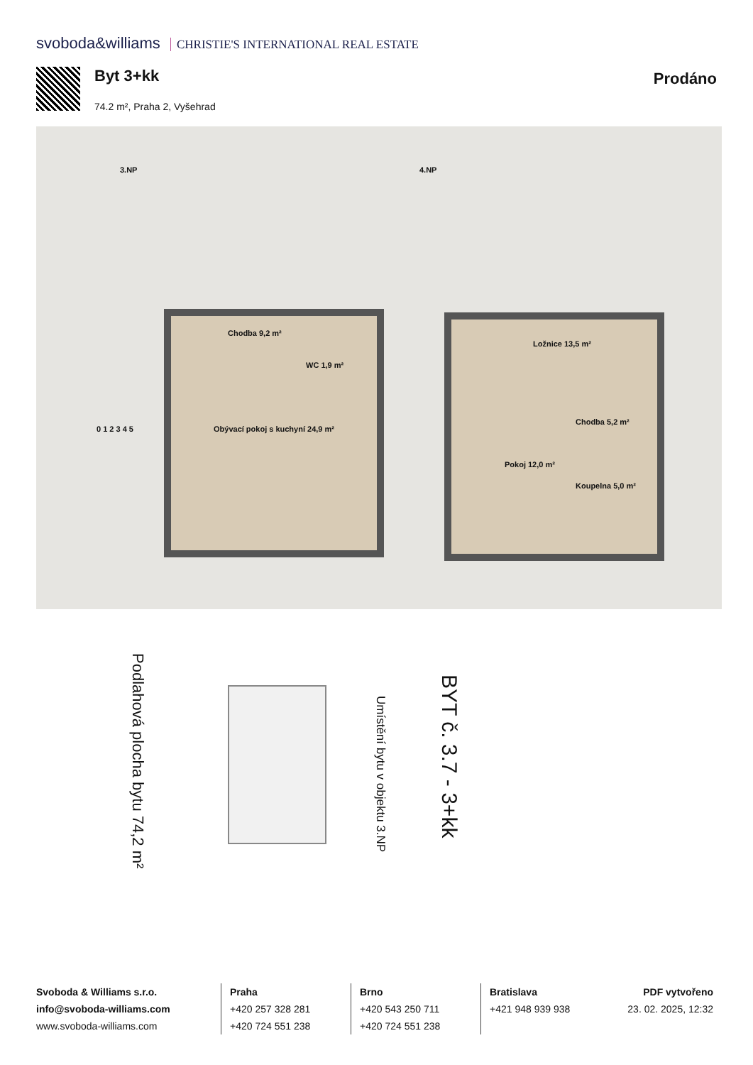svoboda&williams CHRISTIE'S INTERNATIONAL REAL ESTATE
Byt 3+kk
74.2 m², Praha 2, Vyšehrad
Prodáno
3.NP 4.NP
Chodba 9,2 m²
WC 1,9 m²
Obývací pokoj s kuchyní 24,9 m²
Ložnice 13,5 m²
Chodba 5,2 m²
Pokoj 12,0 m²
Koupelna 5,0 m²
0 1 2 3 4 5
Podlahová plocha bytu 74,2 m²
Umístění bytu v objektu 3.NP
BYT č. 3.7 - 3+kk
Svoboda & Williams s.r.o.
info@svoboda-williams.com
www.svoboda-williams.com
Praha
+420 257 328 281
+420 724 551 238
Brno
+420 543 250 711
+420 724 551 238
Bratislava
+421 948 939 938
PDF vytvořeno
23. 02. 2025, 12:32